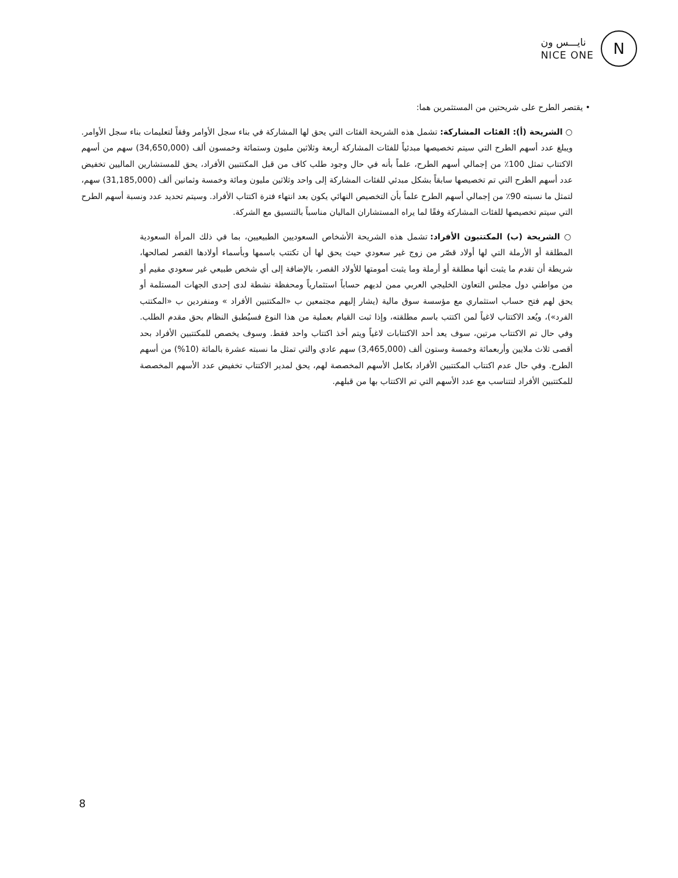نايـــس ون
NICE ONE
N
• يقتصر الطرح على شريحتين من المستثمرين هما:
○ الشريحة (أ): الفئات المشاركة: تشمل هذه الشريحة الفئات التي يحق لها المشاركة في بناء سجل الأوامر وفقاً لتعليمات بناء سجل الأوامر. ويبلغ عدد أسهم الطرح التي سيتم تخصيصها مبدئياً للفئات المشاركة أربعة وثلاثين مليون وستمائة وخمسون ألف (34,650,000) سهم من أسهم الاكتتاب تمثل 100٪ من إجمالي أسهم الطرح، علماً بأنه في حال وجود طلب كاف من قبل المكتتبين الأفراد، يحق للمستشارين الماليين تخفيض عدد أسهم الطرح التي تم تخصيصها سابقاً بشكل مبدئي للفئات المشاركة إلى واحد وثلاثين مليون ومائة وخمسة وثمانين ألف (31,185,000) سهم، لتمثل ما نسبته 90٪ من إجمالي أسهم الطرح علماً بأن التخصيص النهائي يكون بعد انتهاء فترة اكتتاب الأفراد. وسيتم تحديد عدد ونسبة أسهم الطرح التي سيتم تخصيصها للفئات المشاركة وفقًا لما يراه المستشاران الماليان مناسباً بالتنسيق مع الشركة.
○ الشريحة (ب) المكتتبون الأفراد: تشمل هذه الشريحة الأشخاص السعوديين الطبيعيين، بما في ذلك المرأة السعودية المطلقة أو الأرملة التي لها أولاد قصّر من زوج غير سعودي حيث يحق لها أن تكتتب باسمها وبأسماء أولادها القصر لصالحها، شريطة أن تقدم ما يثبت أنها مطلقة أو أرملة وما يثبت أمومتها للأولاد القصر، بالإضافة إلى أي شخص طبيعي غير سعودي مقيم أو من مواطني دول مجلس التعاون الخليجي العربي ممن لديهم حساباً استثمارياً ومحفظة نشطة لدى إحدى الجهات المستلمة أو يحق لهم فتح حساب استثماري مع مؤسسة سوق مالية (يشار إليهم مجتمعين ب «المكتتبين الأفراد » ومنفردين ب «المكتتب الفرد»)، ويُعد الاكتتاب لاغياً لمن اكتتب باسم مطلقته، وإذا ثبت القيام بعملية من هذا النوع فسيُطبق النظام بحق مقدم الطلب. وفي حال تم الاكتتاب مرتين، سوف يعد أحد الاكتتابات لاغياً ويتم أخذ اكتتاب واحد فقط. وسوف يخصص للمكتتبين الأفراد بحد أقصى ثلاث ملايين وأربعمائة وخمسة وستون ألف (3,465,000) سهم عادي والتي تمثل ما نسبته عشرة بالمائة (10%) من أسهم الطرح. وفي حال عدم اكتتاب المكتتبين الأفراد بكامل الأسهم المخصصة لهم، يحق لمدير الاكتتاب تخفيض عدد الأسهم المخصصة للمكتتبين الأفراد لتتناسب مع عدد الأسهم التي تم الاكتتاب بها من قبلهم.
8